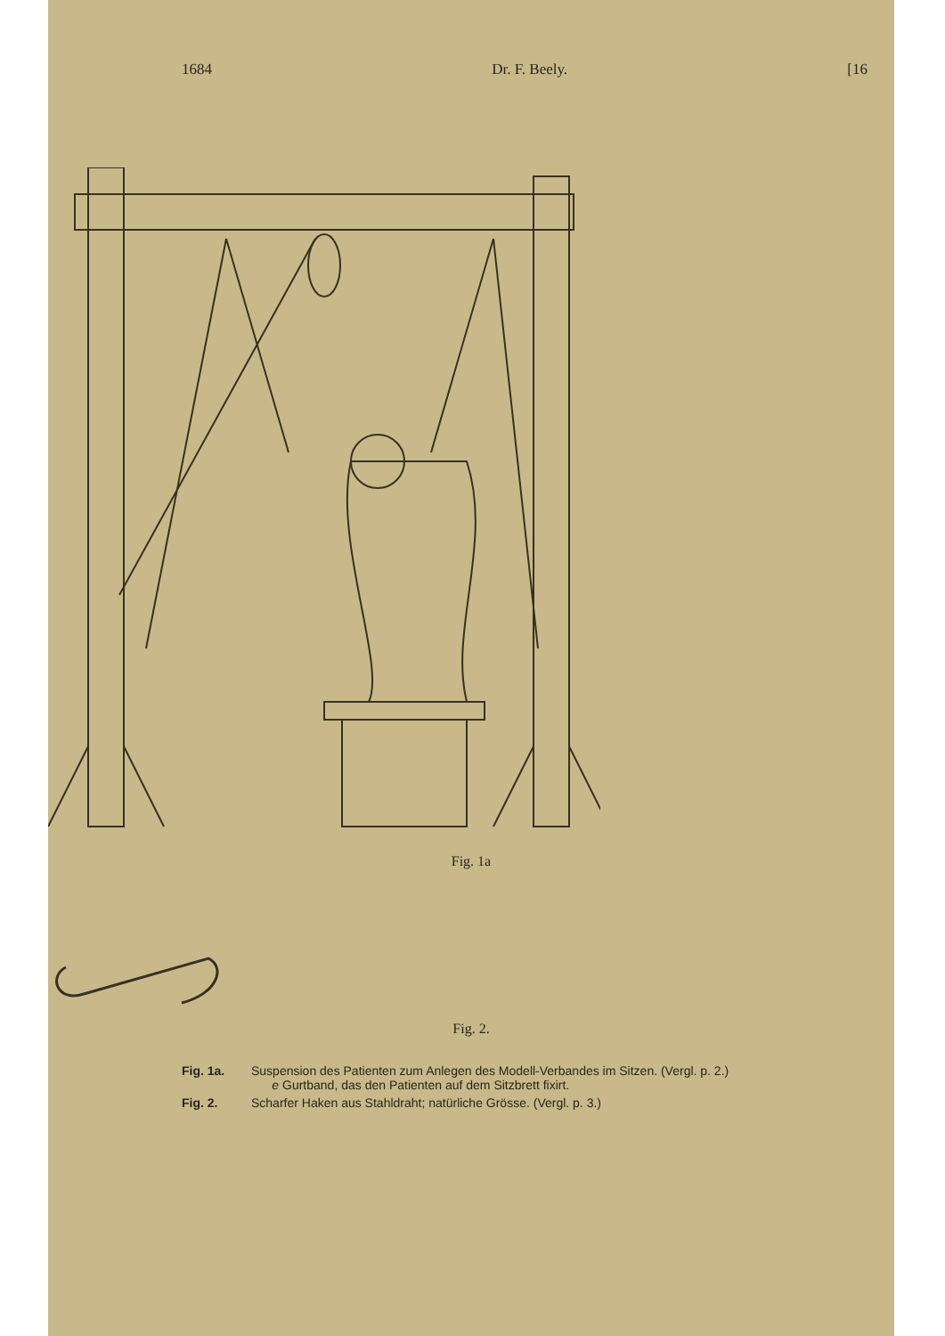1684 Dr. F. Beely. [16
Fig. 1a
Fig. 2.
Fig. 1a. Suspension des Patienten zum Anlegen des Modell-Verbandes im Sitzen. (Vergl. p. 2.)
e Gurtband, das den Patienten auf dem Sitzbrett fixirt.
Fig. 2. Scharfer Haken aus Stahldraht; natürliche Grösse. (Vergl. p. 3.)